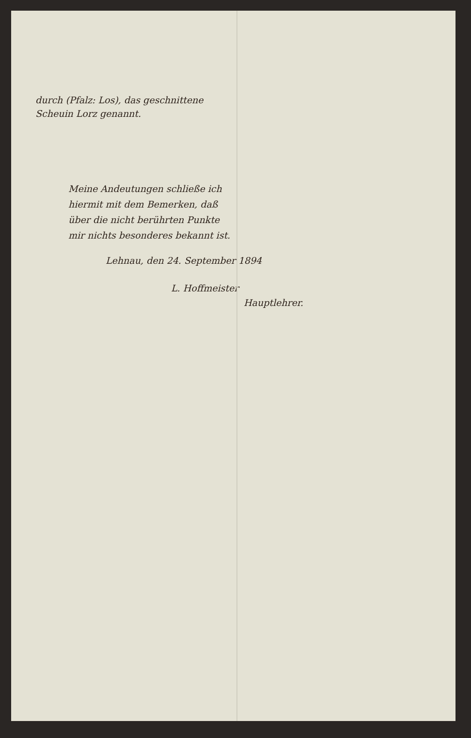durch (Pfalz: Los), das geschnittene
Scheuin Lorz genannt.
Meine Andeutungen schließe ich
hiermit mit dem Bemerken, daß
über die nicht berührten Punkte
mir nichts besonderes bekannt ist.
Lehnau, den 24. September 1894
L. Hoffmeister
Hauptlehrer.